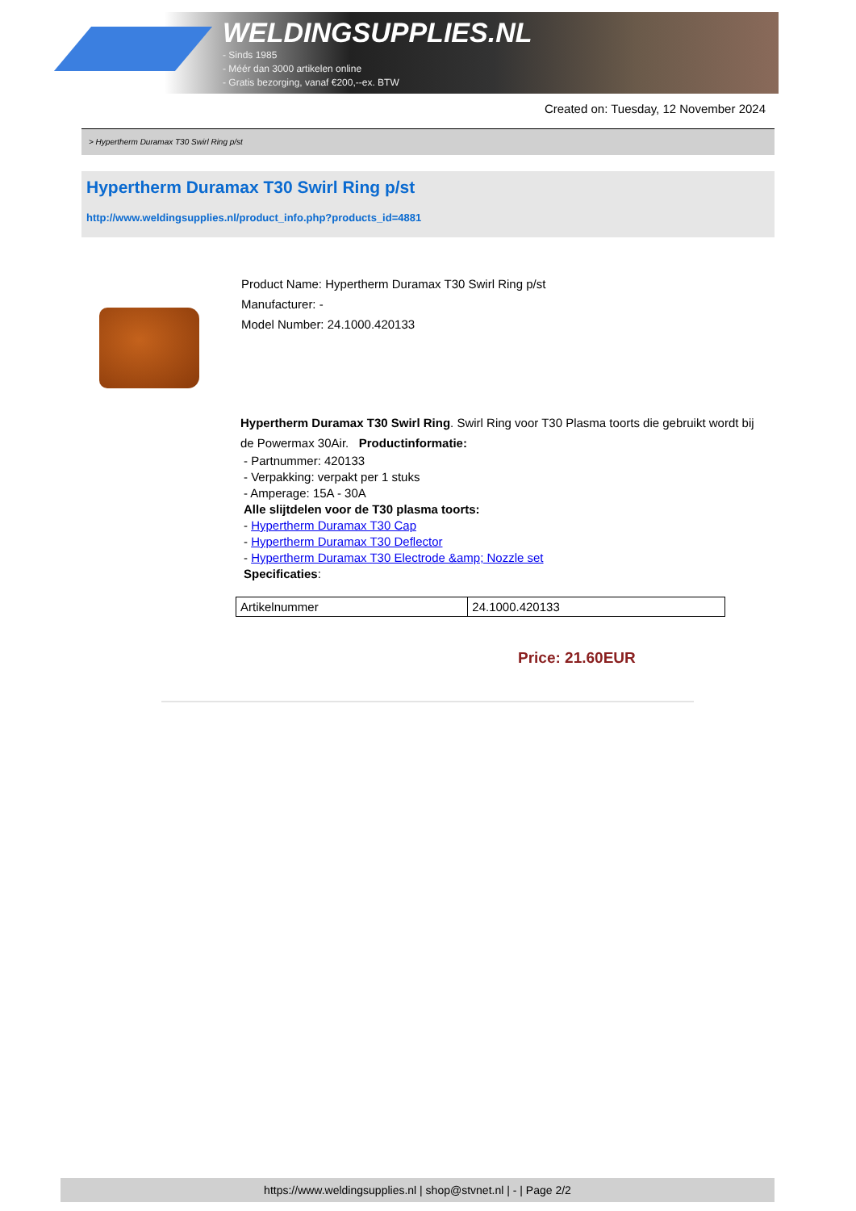WELDINGSUPPLIES.NL
- Sinds 1985
- Méér dan 3000 artikelen online
- Gratis bezorging, vanaf €200,--ex. BTW
Created on: Tuesday, 12 November 2024
> Hypertherm Duramax T30 Swirl Ring p/st
Hypertherm Duramax T30 Swirl Ring p/st
http://www.weldingsupplies.nl/product_info.php?products_id=4881
Product Name: Hypertherm Duramax T30 Swirl Ring p/st
Manufacturer: -
Model Number: 24.1000.420133
Hypertherm Duramax T30 Swirl Ring. Swirl Ring voor T30 Plasma toorts die gebruikt wordt bij de Powermax 30Air. Productinformatie:
- Partnummer: 420133
- Verpakking: verpakt per 1 stuks
- Amperage: 15A - 30A
Alle slijtdelen voor de T30 plasma toorts:
- Hypertherm Duramax T30 Cap
- Hypertherm Duramax T30 Deflector
- Hypertherm Duramax T30 Electrode &amp; Nozzle set
Specificaties:
| Artikelnummer | 24.1000.420133 |
Price: 21.60EUR
https://www.weldingsupplies.nl | shop@stvnet.nl | - | Page 2/2